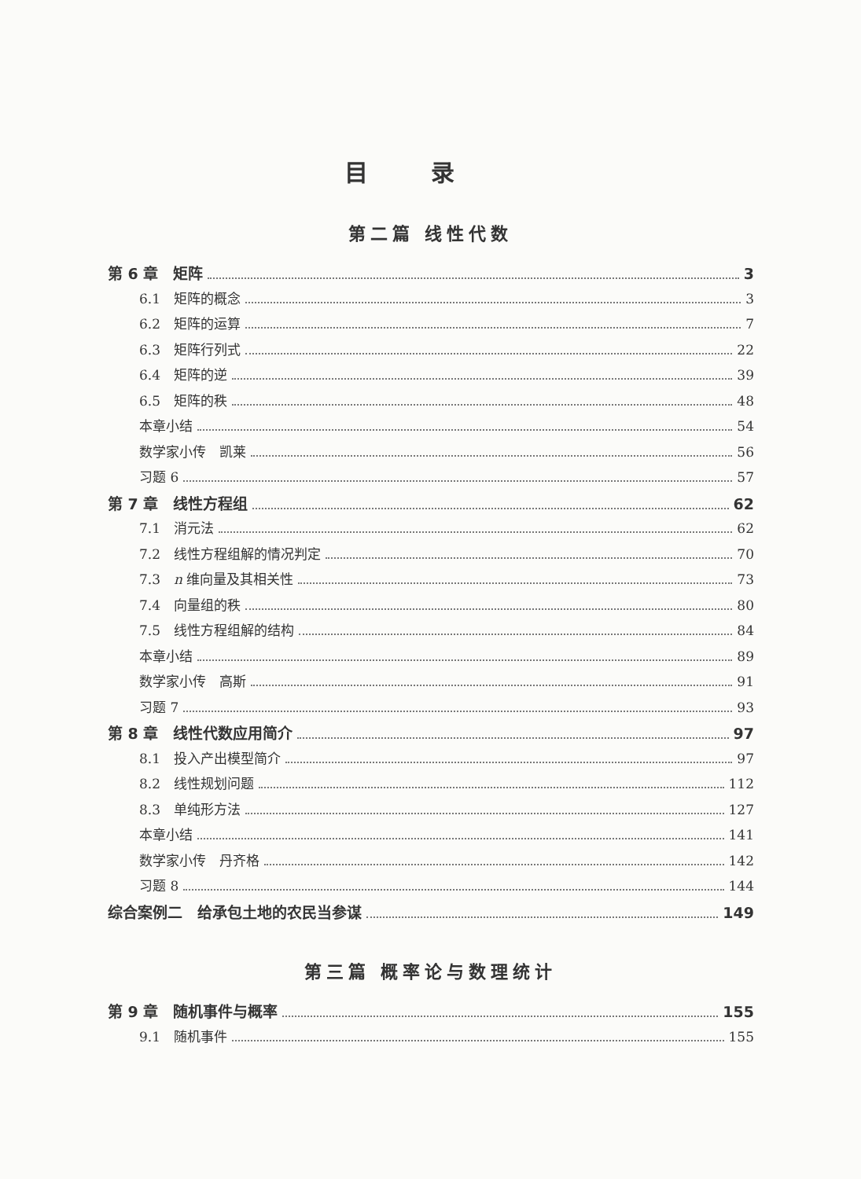目录
第二篇 线性代数
第 6 章　矩阵 3
6.1　矩阵的概念 3
6.2　矩阵的运算 7
6.3　矩阵行列式 22
6.4　矩阵的逆 39
6.5　矩阵的秩 48
本章小结 54
数学家小传　凯莱 56
习题 6 57
第 7 章　线性方程组 62
7.1　消元法 62
7.2　线性方程组解的情况判定 70
7.3　n 维向量及其相关性 73
7.4　向量组的秩 80
7.5　线性方程组解的结构 84
本章小结 89
数学家小传　高斯 91
习题 7 93
第 8 章　线性代数应用简介 97
8.1　投入产出模型简介 97
8.2　线性规划问题 112
8.3　单纯形方法 127
本章小结 141
数学家小传　丹齐格 142
习题 8 144
综合案例二　给承包土地的农民当参谋 149
第三篇 概率论与数理统计
第 9 章　随机事件与概率 155
9.1　随机事件 155